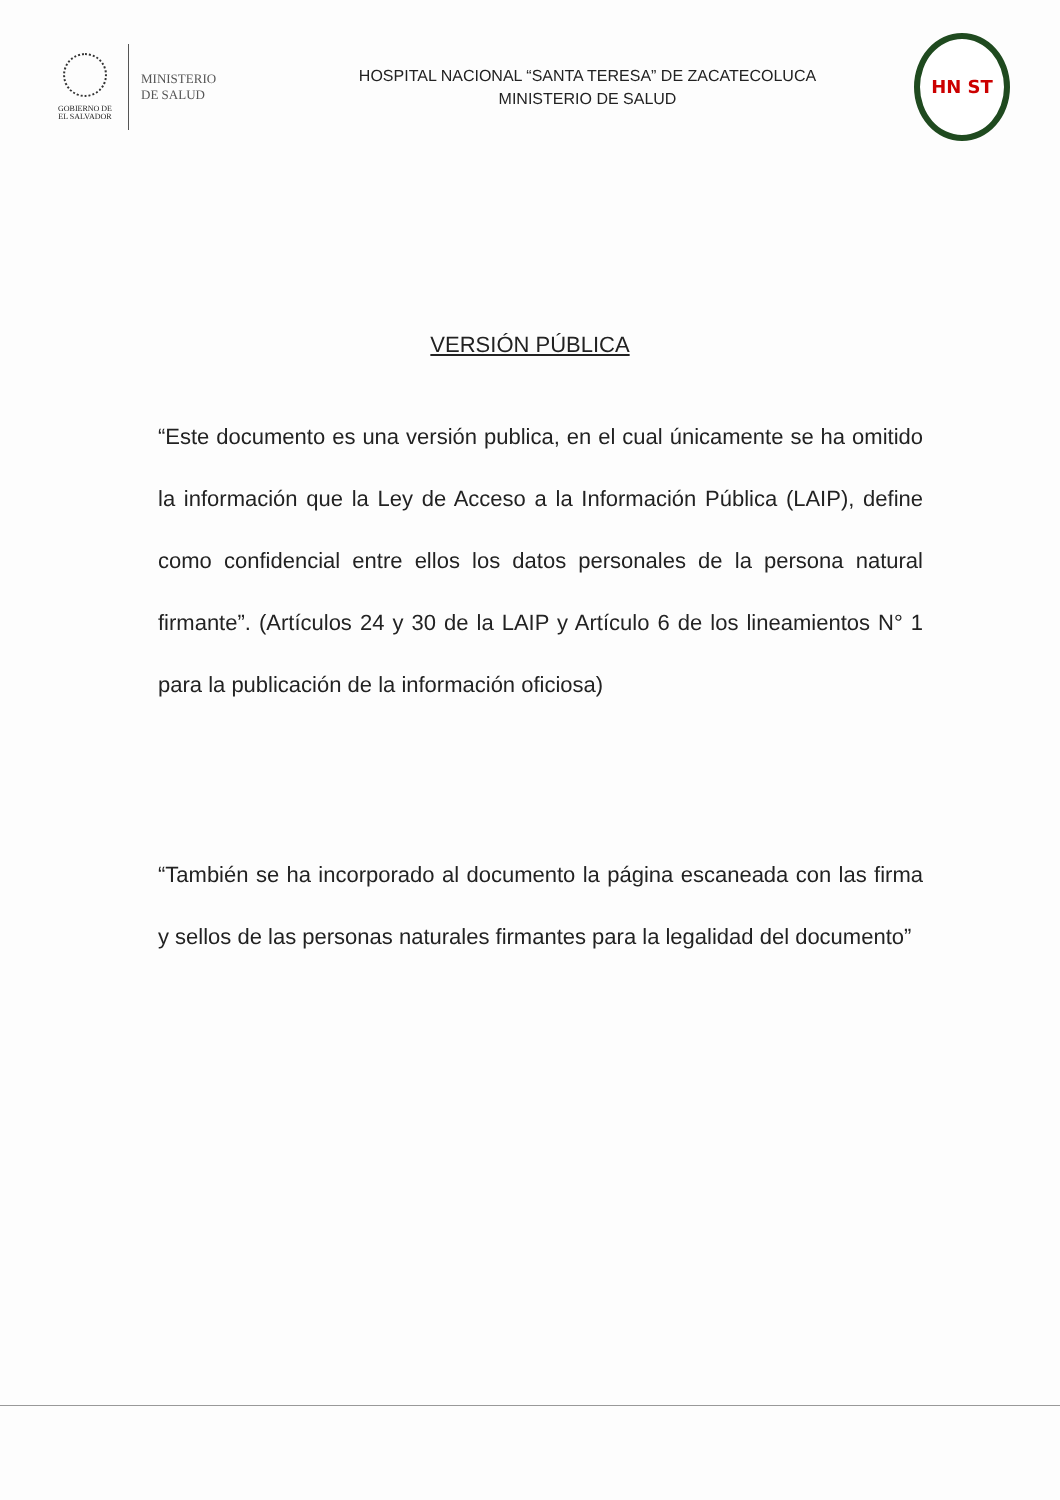GOBIERNO DE
EL SALVADOR
MINISTERIO
DE SALUD
HOSPITAL NACIONAL “SANTA TERESA” DE ZACATECOLUCA
MINISTERIO DE SALUD
HN ST
VERSIÓN PÚBLICA
“Este documento es una versión publica, en el cual únicamente se ha omitido la información que la Ley de Acceso a la Información Pública (LAIP), define como confidencial entre ellos los datos personales de la persona natural firmante”. (Artículos 24 y 30 de la LAIP y Artículo 6 de los lineamientos N° 1 para la publicación de la información oficiosa)
“También se ha incorporado al documento la página escaneada con las firma y sellos de las personas naturales firmantes para la legalidad del documento”